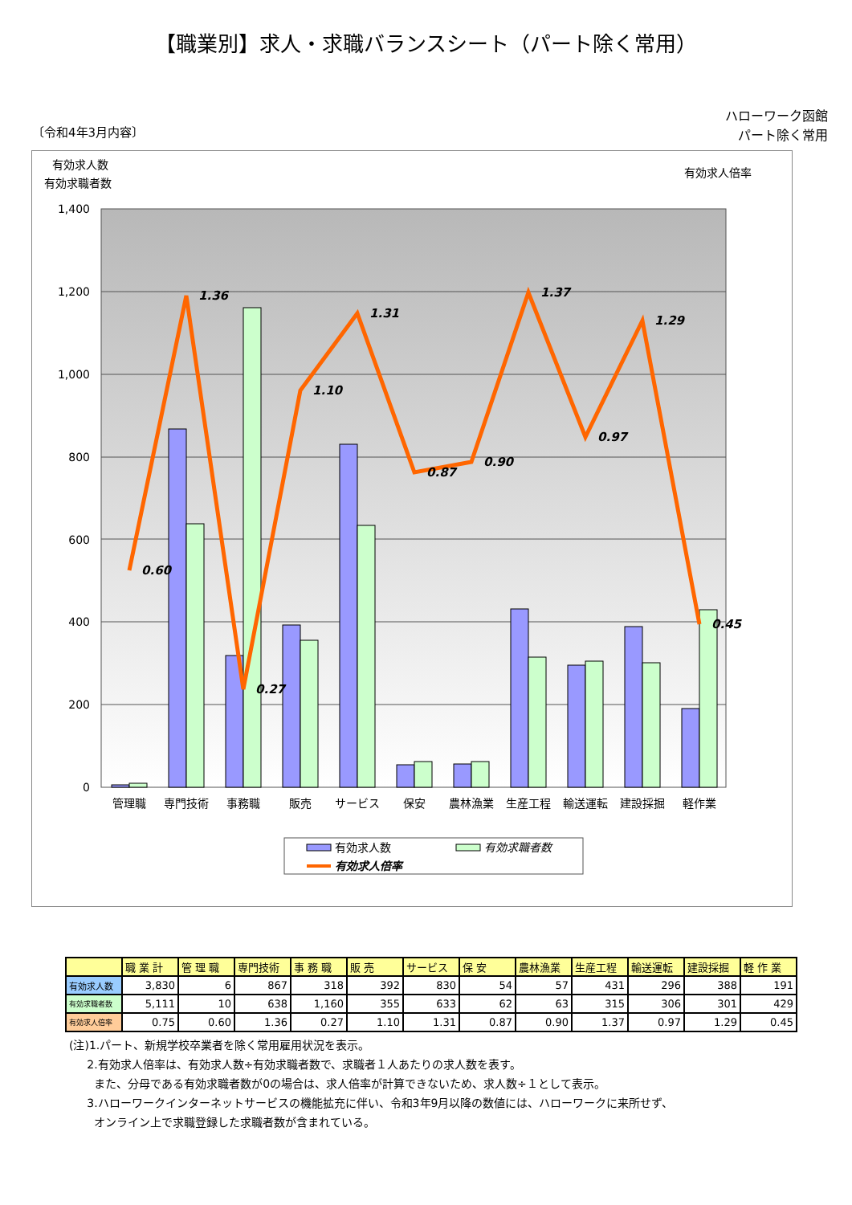【職業別】求人・求職バランスシート（パート除く常用）
〔令和4年3月内容〕
ハローワーク函館
パート除く常用
有効求人数
有効求職者数
有効求人倍率
1,400
1,200
1,000
800
600
400
200
0
0.60
1.36
0.27
1.10
1.31
0.87
0.90
1.37
0.97
1.29
0.45
管理職
専門技術
事務職
販売
サービス
保安
農林漁業
生産工程
輸送運転
建設採掘
軽作業
有効求人数
有効求職者数
有効求人倍率
| | 職 業 計 | 管 理 職 | 専門技術 | 事 務 職 | 販 売 | サービス | 保 安 | 農林漁業 | 生産工程 | 輸送運転 | 建設採掘 | 軽 作 業 |
| --- | --- | --- | --- | --- | --- | --- | --- | --- | --- | --- | --- | --- |
| 有効求人数 | 3,830 | 6 | 867 | 318 | 392 | 830 | 54 | 57 | 431 | 296 | 388 | 191 |
| 有効求職者数 | 5,111 | 10 | 638 | 1,160 | 355 | 633 | 62 | 63 | 315 | 306 | 301 | 429 |
| 有効求人倍率 | 0.75 | 0.60 | 1.36 | 0.27 | 1.10 | 1.31 | 0.87 | 0.90 | 1.37 | 0.97 | 1.29 | 0.45 |
(注)1.パート、新規学校卒業者を除く常用雇用状況を表示。
2.有効求人倍率は、有効求人数÷有効求職者数で、求職者１人あたりの求人数を表す。
また、分母である有効求職者数が0の場合は、求人倍率が計算できないため、求人数÷１として表示。
3.ハローワークインターネットサービスの機能拡充に伴い、令和3年9月以降の数値には、ハローワークに来所せず、
オンライン上で求職登録した求職者数が含まれている。